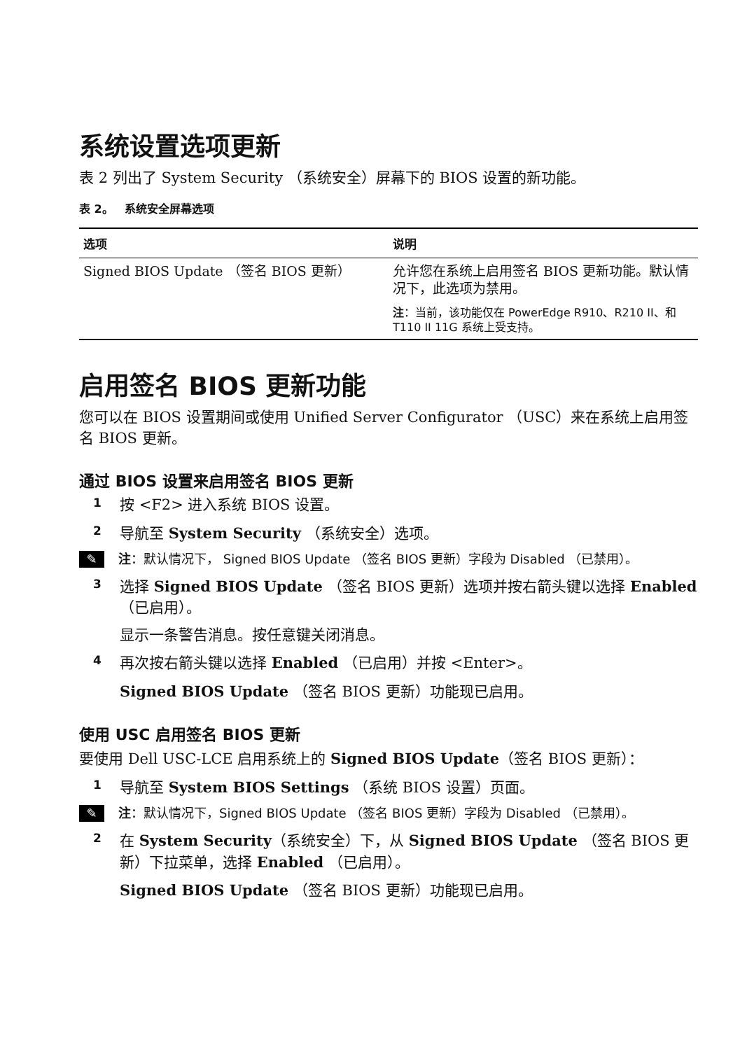系统设置选项更新
表 2 列出了 System Security （系统安全）屏幕下的 BIOS 设置的新功能。
表 2。 系统安全屏幕选项
| 选项 | 说明 |
| --- | --- |
| Signed BIOS Update （签名 BIOS 更新） | 允许您在系统上启用签名 BIOS 更新功能。默认情况下，此选项为禁用。 |
| | 注 ：当前，该功能仅在 PowerEdge R910、R210 II、和 T110 II 11G 系统上受支持。 |
启用签名 BIOS 更新功能
您可以在 BIOS 设置期间或使用 Unified Server Configurator （USC）来在系统上启用签名 BIOS 更新。
通过 BIOS 设置来启用签名 BIOS 更新
1 按 <F2> 进入系统 BIOS 设置。
2 导航至 System Security （系统安全）选项。
✎ 注：默认情况下， Signed BIOS Update （签名 BIOS 更新）字段为 Disabled （已禁用）。
3 选择 Signed BIOS Update （签名 BIOS 更新）选项并按右箭头键以选择 Enabled （已启用）。
显示一条警告消息。按任意键关闭消息。
4 再次按右箭头键以选择 Enabled （已启用）并按 <Enter>。
Signed BIOS Update （签名 BIOS 更新）功能现已启用。
使用 USC 启用签名 BIOS 更新
要使用 Dell USC-LCE 启用系统上的 Signed BIOS Update（签名 BIOS 更新）：
1 导航至 System BIOS Settings （系统 BIOS 设置）页面。
✎ 注：默认情况下，Signed BIOS Update （签名 BIOS 更新）字段为 Disabled （已禁用）。
2 在 System Security（系统安全）下，从 Signed BIOS Update （签名 BIOS 更新）下拉菜单，选择 Enabled （已启用）。
Signed BIOS Update （签名 BIOS 更新）功能现已启用。